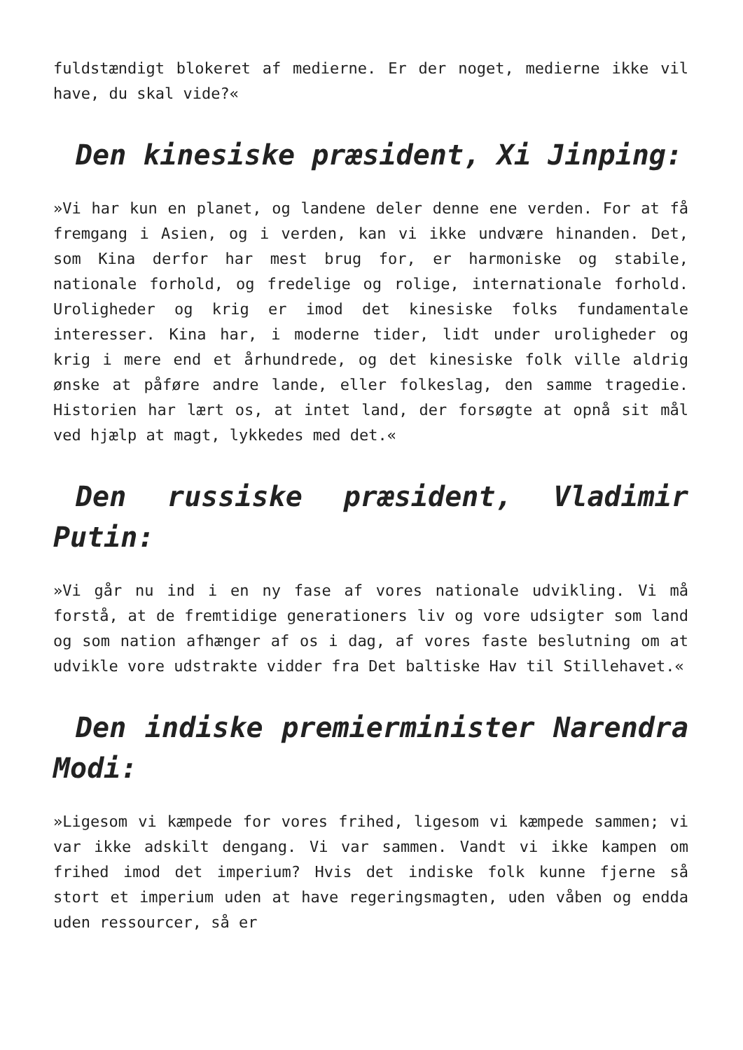fuldstændigt blokeret af medierne. Er der noget, medierne ikke vil have, du skal vide?«
Den kinesiske præsident, Xi Jinping:
»Vi har kun en planet, og landene deler denne ene verden. For at få fremgang i Asien, og i verden, kan vi ikke undvære hinanden. Det, som Kina derfor har mest brug for, er harmoniske og stabile, nationale forhold, og fredelige og rolige, internationale forhold. Uroligheder og krig er imod det kinesiske folks fundamentale interesser. Kina har, i moderne tider, lidt under uroligheder og krig i mere end et århundrede, og det kinesiske folk ville aldrig ønske at påføre andre lande, eller folkeslag, den samme tragedie. Historien har lært os, at intet land, der forsøgte at opnå sit mål ved hjælp at magt, lykkedes med det.«
Den russiske præsident, Vladimir Putin:
»Vi går nu ind i en ny fase af vores nationale udvikling. Vi må forstå, at de fremtidige generationers liv og vore udsigter som land og som nation afhænger af os i dag, af vores faste beslutning om at udvikle vore udstrakte vidder fra Det baltiske Hav til Stillehavet.«
Den indiske premierminister Narendra Modi:
»Ligesom vi kæmpede for vores frihed, ligesom vi kæmpede sammen; vi var ikke adskilt dengang. Vi var sammen. Vandt vi ikke kampen om frihed imod det imperium? Hvis det indiske folk kunne fjerne så stort et imperium uden at have regeringsmagten, uden våben og endda uden ressourcer, så er